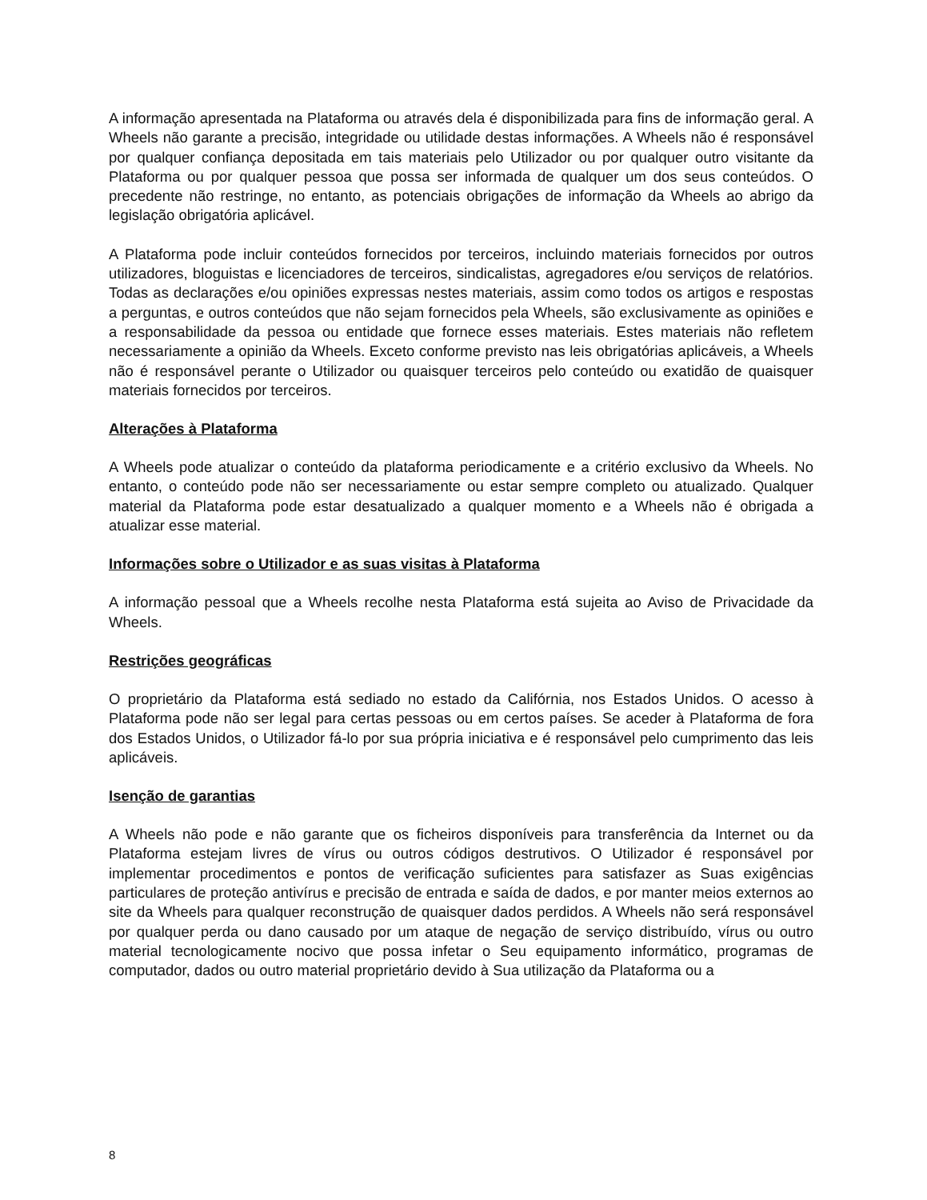A informação apresentada na Plataforma ou através dela é disponibilizada para fins de informação geral. A Wheels não garante a precisão, integridade ou utilidade destas informações. A Wheels não é responsável por qualquer confiança depositada em tais materiais pelo Utilizador ou por qualquer outro visitante da Plataforma ou por qualquer pessoa que possa ser informada de qualquer um dos seus conteúdos. O precedente não restringe, no entanto, as potenciais obrigações de informação da Wheels ao abrigo da legislação obrigatória aplicável.
A Plataforma pode incluir conteúdos fornecidos por terceiros, incluindo materiais fornecidos por outros utilizadores, bloguistas e licenciadores de terceiros, sindicalistas, agregadores e/ou serviços de relatórios. Todas as declarações e/ou opiniões expressas nestes materiais, assim como todos os artigos e respostas a perguntas, e outros conteúdos que não sejam fornecidos pela Wheels, são exclusivamente as opiniões e a responsabilidade da pessoa ou entidade que fornece esses materiais. Estes materiais não refletem necessariamente a opinião da Wheels. Exceto conforme previsto nas leis obrigatórias aplicáveis, a Wheels não é responsável perante o Utilizador ou quaisquer terceiros pelo conteúdo ou exatidão de quaisquer materiais fornecidos por terceiros.
Alterações à Plataforma
A Wheels pode atualizar o conteúdo da plataforma periodicamente e a critério exclusivo da Wheels. No entanto, o conteúdo pode não ser necessariamente ou estar sempre completo ou atualizado. Qualquer material da Plataforma pode estar desatualizado a qualquer momento e a Wheels não é obrigada a atualizar esse material.
Informações sobre o Utilizador e as suas visitas à Plataforma
A informação pessoal que a Wheels recolhe nesta Plataforma está sujeita ao Aviso de Privacidade da Wheels.
Restrições geográficas
O proprietário da Plataforma está sediado no estado da Califórnia, nos Estados Unidos. O acesso à Plataforma pode não ser legal para certas pessoas ou em certos países. Se aceder à Plataforma de fora dos Estados Unidos, o Utilizador fá-lo por sua própria iniciativa e é responsável pelo cumprimento das leis aplicáveis.
Isenção de garantias
A Wheels não pode e não garante que os ficheiros disponíveis para transferência da Internet ou da Plataforma estejam livres de vírus ou outros códigos destrutivos. O Utilizador é responsável por implementar procedimentos e pontos de verificação suficientes para satisfazer as Suas exigências particulares de proteção antivírus e precisão de entrada e saída de dados, e por manter meios externos ao site da Wheels para qualquer reconstrução de quaisquer dados perdidos. A Wheels não será responsável por qualquer perda ou dano causado por um ataque de negação de serviço distribuído, vírus ou outro material tecnologicamente nocivo que possa infetar o Seu equipamento informático, programas de computador, dados ou outro material proprietário devido à Sua utilização da Plataforma ou a
8